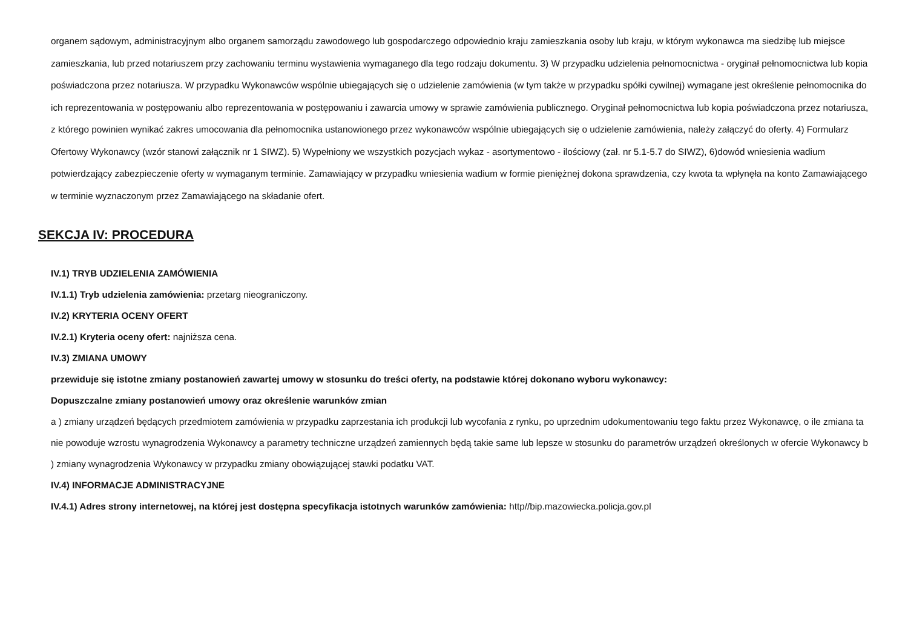organem sądowym, administracyjnym albo organem samorządu zawodowego lub gospodarczego odpowiednio kraju zamieszkania osoby lub kraju, w którym wykonawca ma siedzibę lub miejsce zamieszkania, lub przed notariuszem przy zachowaniu terminu wystawienia wymaganego dla tego rodzaju dokumentu. 3) W przypadku udzielenia pełnomocnictwa - oryginał pełnomocnictwa lub kopia poświadczona przez notariusza. W przypadku Wykonawców wspólnie ubiegających się o udzielenie zamówienia (w tym także w przypadku spółki cywilnej) wymagane jest określenie pełnomocnika do ich reprezentowania w postępowaniu albo reprezentowania w postępowaniu i zawarcia umowy w sprawie zamówienia publicznego. Oryginał pełnomocnictwa lub kopia poświadczona przez notariusza, z którego powinien wynikać zakres umocowania dla pełnomocnika ustanowionego przez wykonawców wspólnie ubiegających się o udzielenie zamówienia, należy załączyć do oferty. 4) Formularz Ofertowy Wykonawcy (wzór stanowi załącznik nr 1 SIWZ). 5) Wypełniony we wszystkich pozycjach wykaz - asortymentowo - ilościowy (zał. nr 5.1-5.7 do SIWZ), 6)dowód wniesienia wadium potwierdzający zabezpieczenie oferty w wymaganym terminie. Zamawiający w przypadku wniesienia wadium w formie pieniężnej dokona sprawdzenia, czy kwota ta wpłynęła na konto Zamawiającego w terminie wyznaczonym przez Zamawiającego na składanie ofert.
SEKCJA IV: PROCEDURA
IV.1) TRYB UDZIELENIA ZAMÓWIENIA
IV.1.1) Tryb udzielenia zamówienia: przetarg nieograniczony.
IV.2) KRYTERIA OCENY OFERT
IV.2.1) Kryteria oceny ofert: najniższa cena.
IV.3) ZMIANA UMOWY
przewiduje się istotne zmiany postanowień zawartej umowy w stosunku do treści oferty, na podstawie której dokonano wyboru wykonawcy:
Dopuszczalne zmiany postanowień umowy oraz określenie warunków zmian
a ) zmiany urządzeń będących przedmiotem zamówienia w przypadku zaprzestania ich produkcji lub wycofania z rynku, po uprzednim udokumentowaniu tego faktu przez Wykonawcę, o ile zmiana ta nie powoduje wzrostu wynagrodzenia Wykonawcy a parametry techniczne urządzeń zamiennych będą takie same lub lepsze w stosunku do parametrów urządzeń określonych w ofercie Wykonawcy b ) zmiany wynagrodzenia Wykonawcy w przypadku zmiany obowiązującej stawki podatku VAT.
IV.4) INFORMACJE ADMINISTRACYJNE
IV.4.1) Adres strony internetowej, na której jest dostępna specyfikacja istotnych warunków zamówienia: http//bip.mazowiecka.policja.gov.pl